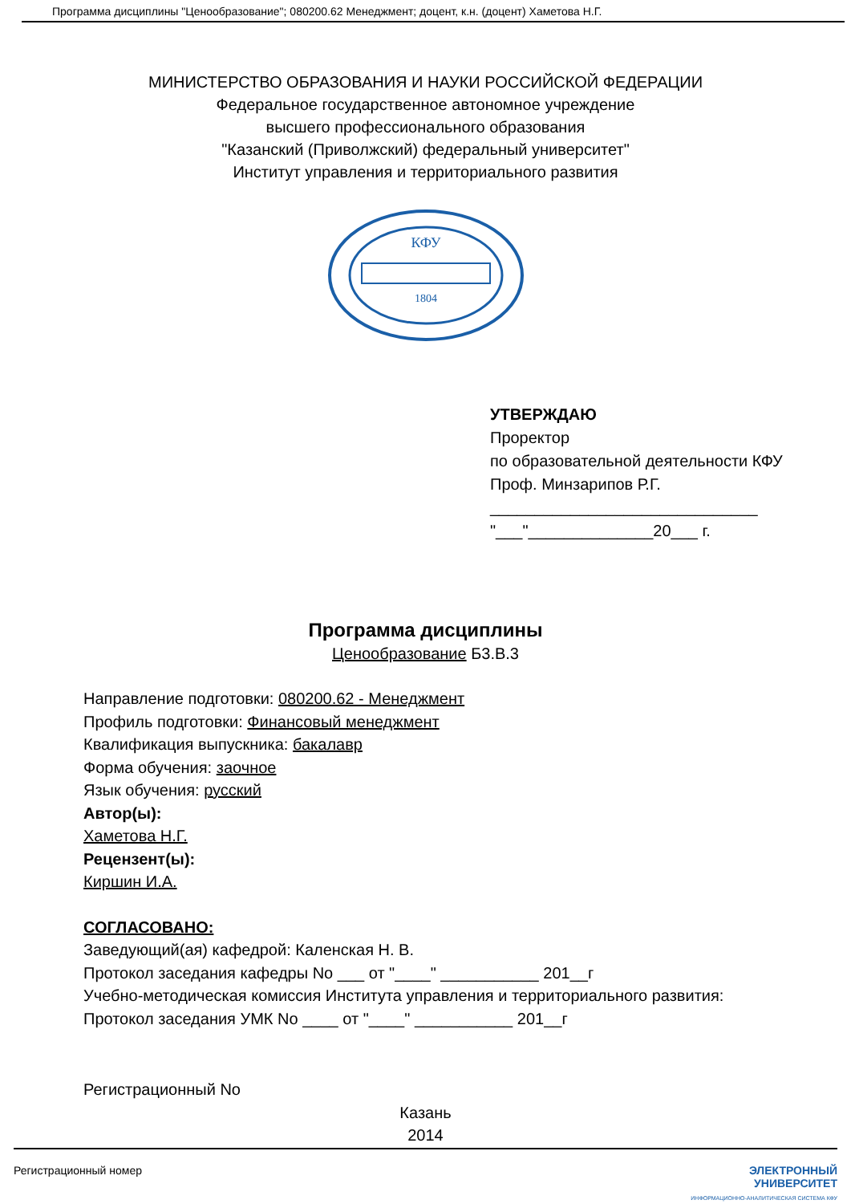Программа дисциплины "Ценообразование"; 080200.62 Менеджмент; доцент, к.н. (доцент) Хаметова Н.Г.
МИНИСТЕРСТВО ОБРАЗОВАНИЯ И НАУКИ РОССИЙСКОЙ ФЕДЕРАЦИИ
Федеральное государственное автономное учреждение
высшего профессионального образования
"Казанский (Приволжский) федеральный университет"
Институт управления и территориального развития
КФУ
1804
УТВЕРЖДАЮ
Проректор
по образовательной деятельности КФУ
Проф. Минзарипов Р.Г.
______________________________
"___"______________20___ г.
Программа дисциплины
Ценообразование Б3.В.3
Направление подготовки: 080200.62 - Менеджмент
Профиль подготовки: Финансовый менеджмент
Квалификация выпускника: бакалавр
Форма обучения: заочное
Язык обучения: русский
Автор(ы):
Хаметова Н.Г.
Рецензент(ы):
Киршин И.А.
СОГЛАСОВАНО:
Заведующий(ая) кафедрой: Каленская Н. В.
Протокол заседания кафедры No ___ от "____" ___________ 201__г
Учебно-методическая комиссия Института управления и территориального развития:
Протокол заседания УМК No ____ от "____" ___________ 201__г
Регистрационный No
Казань
2014
Регистрационный номер ЭЛЕКТРОННЫЙ
УНИВЕРСИТЕТ
ИНФОРМАЦИОННО-АНАЛИТИЧЕСКАЯ СИСТЕМА КФУ